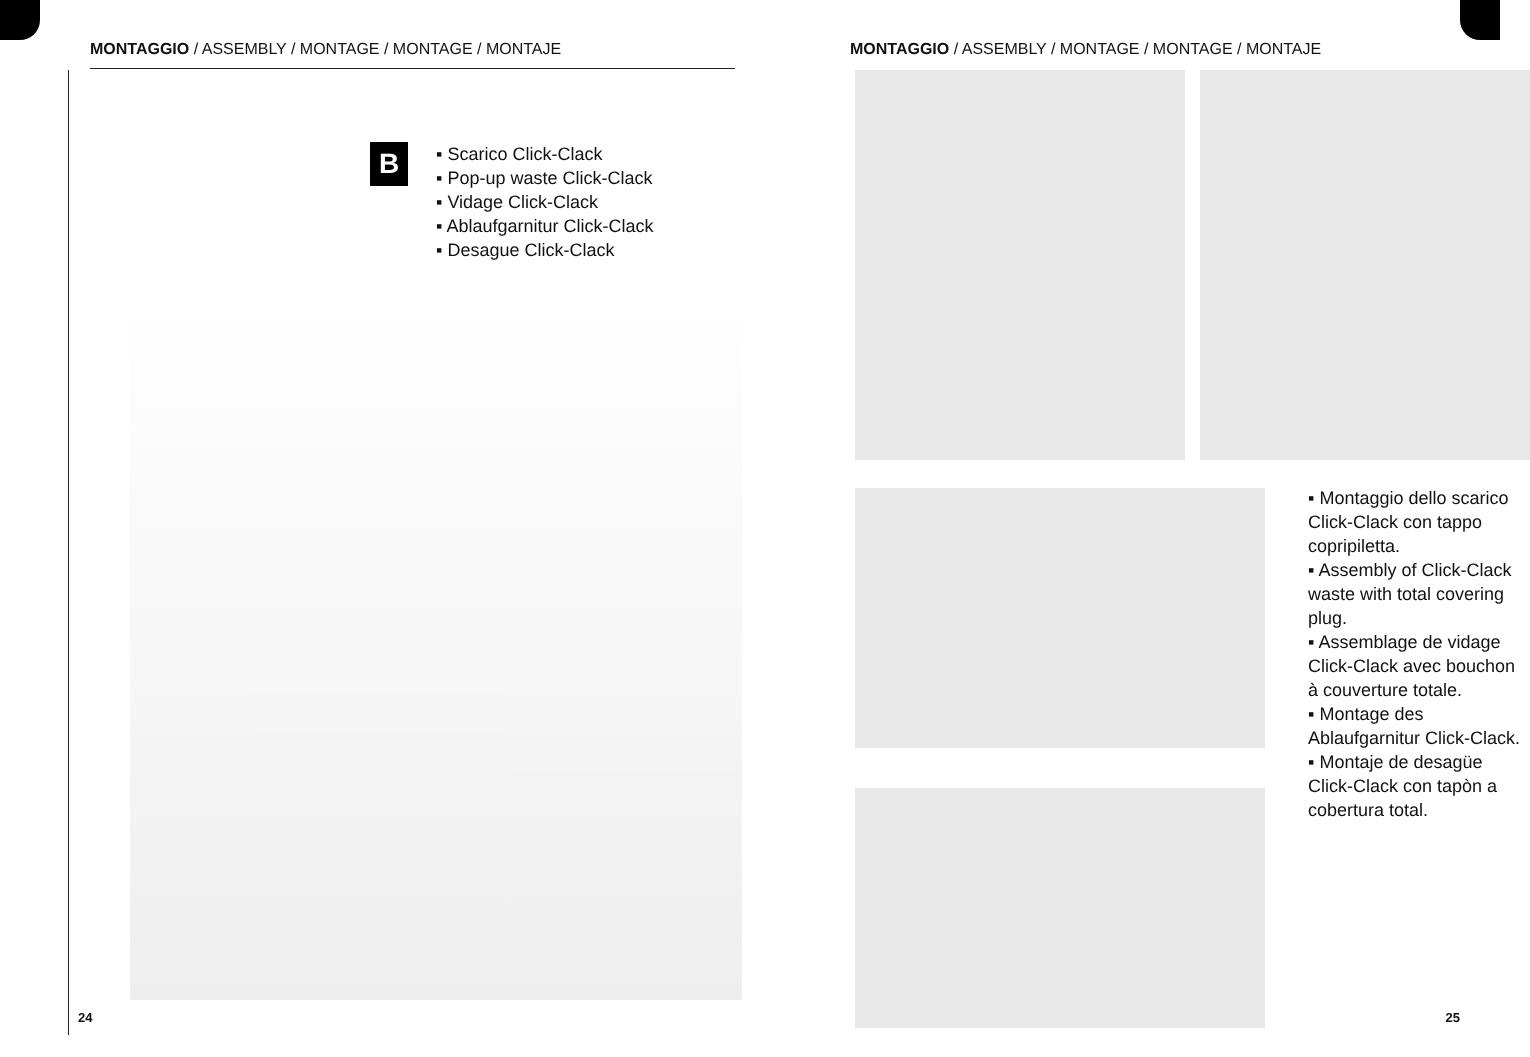MONTAGGIO / ASSEMBLY / MONTAGE / MONTAGE / MONTAJE
B
▪ Scarico Click-Clack
▪ Pop-up waste Click-Clack
▪ Vidage Click-Clack
▪ Ablaufgarnitur Click-Clack
▪ Desague Click-Clack
24
MONTAGGIO / ASSEMBLY / MONTAGE / MONTAGE / MONTAJE
▪ Montaggio dello scarico Click-Clack con tappo copripiletta.
▪ Assembly of Click-Clack waste with total covering plug.
▪ Assemblage de vidage Click-Clack avec bouchon à couverture totale.
▪ Montage des Ablaufgarnitur Click-Clack.
▪ Montaje de desagüe Click-Clack con tapòn a cobertura total.
25